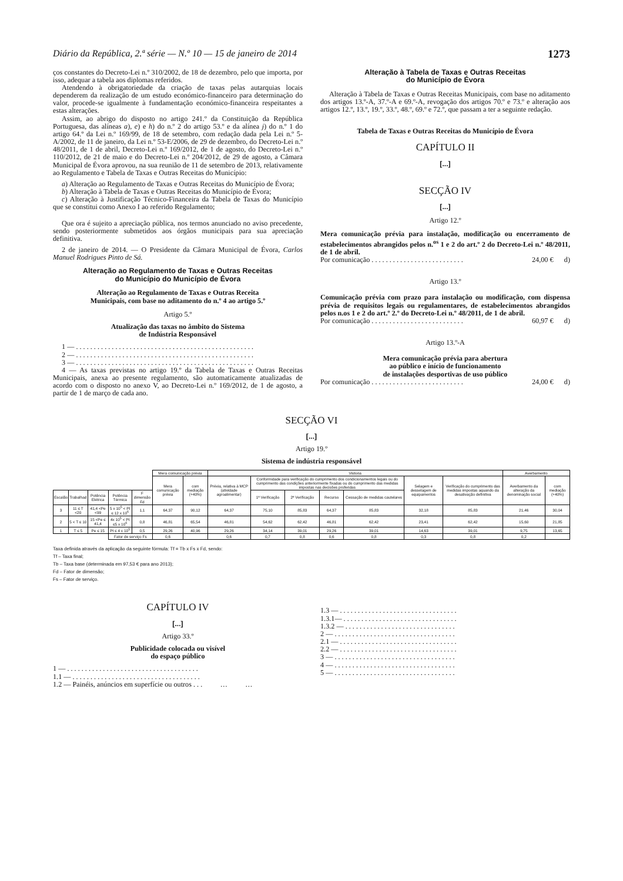Diário da República, 2.ª série — N.º 10 — 15 de janeiro de 2014 1273
ços constantes do Decreto-Lei n.º 310/2002, de 18 de dezembro, pelo que importa, por isso, adequar a tabela aos diplomas referidos.
Atendendo à obrigatoriedade da criação de taxas pelas autarquias locais dependerem da realização de um estudo económico-financeiro para determinação do valor, procede-se igualmente à fundamentação económico-financeira respeitantes a estas alterações.
Assim, ao abrigo do disposto no artigo 241.º da Constituição da República Portuguesa, das alíneas a), e) e h) do n.º 2 do artigo 53.º e da alínea j) do n.º 1 do artigo 64.º da Lei n.º 169/99, de 18 de setembro, com redação dada pela Lei n.º 5-A/2002, de 11 de janeiro, da Lei n.º 53-E/2006, de 29 de dezembro, do Decreto-Lei n.º 48/2011, de 1 de abril, Decreto-Lei n.º 169/2012, de 1 de agosto, do Decreto-Lei n.º 110/2012, de 21 de maio e do Decreto-Lei n.º 204/2012, de 29 de agosto, a Câmara Municipal de Évora aprovou, na sua reunião de 11 de setembro de 2013, relativamente ao Regulamento e Tabela de Taxas e Outras Receitas do Município:
a) Alteração ao Regulamento de Taxas e Outras Receitas do Município de Évora;
b) Alteração à Tabela de Taxas e Outras Receitas do Município de Évora;
c) Alteração à Justificação Técnico-Financeira da Tabela de Taxas do Município que se constitui como Anexo I ao referido Regulamento;
Que ora é sujeito a apreciação pública, nos termos anunciado no aviso precedente, sendo posteriormente submetidos aos órgãos municipais para sua apreciação definitiva.
2 de janeiro de 2014. — O Presidente da Câmara Municipal de Évora, Carlos Manuel Rodrigues Pinto de Sá.
Alteração ao Regulamento de Taxas e Outras Receitas
do Município do Município de Évora
Alteração ao Regulamento de Taxas e Outras Receita
Municipais, com base no aditamento do n.º 4 ao artigo 5.º
Artigo 5.º
Atualização das taxas no âmbito do Sistema
de Indústria Responsável
1 — . . . . . . . . . . . . . . . . . . . . . . . . . . . . . . . . . . . . . . . . . . . . . . . . . .
2 — . . . . . . . . . . . . . . . . . . . . . . . . . . . . . . . . . . . . . . . . . . . . . . . . . .
3 — . . . . . . . . . . . . . . . . . . . . . . . . . . . . . . . . . . . . . . . . . . . . . . . . . .
4 — As taxas previstas no artigo 19.º da Tabela de Taxas e Outras Receitas Municipais, anexa ao presente regulamento, são automaticamente atualizadas de acordo com o disposto no anexo V, ao Decreto-Lei n.º 169/2012, de 1 de agosto, a partir de 1 de março de cada ano.
Alteração à Tabela de Taxas e Outras Receitas
do Município de Évora
Alteração à Tabela de Taxas e Outras Receitas Municipais, com base no aditamento dos artigos 13.º-A, 37.º-A e 69.º-A, revogação dos artigos 70.º e 73.º e alteração aos artigos 12.º, 13.º, 19.º, 33.º, 48.º, 69.º e 72.º, que passam a ter a seguinte redação.
Tabela de Taxas e Outras Receitas do Município de Évora
CAPÍTULO II
[...]
SECÇÃO IV
[...]
Artigo 12.º
Mera comunicação prévia para instalação, modificação ou encerramento de estabelecimentos abrangidos pelos n.<sup>os</sup> 1 e 2 do art.º 2 do Decreto-Lei n.º 48/2011, de 1 de abril.
Por comunicação . . . . . . . . . . . . . . . . . . . . . . . . . . 24,00 € d)
Artigo 13.º
Comunicação prévia com prazo para instalação ou modificação, com dispensa prévia de requisitos legais ou regulamentares, de estabelecimentos abrangidos pelos n.os 1 e 2 do art.º 2.º do Decreto-Lei n.º 48/2011, de 1 de abril.
Por comunicação . . . . . . . . . . . . . . . . . . . . . . . . . . 60,97 € d)
Artigo 13.º-A
Mera comunicação prévia para abertura
ao público e início de funcionamento
de instalações desportivas de uso público
Por comunicação . . . . . . . . . . . . . . . . . . . . . . . . . . 24,00 € d)
SECÇÃO VI
[...]
Artigo 19.º
Sistema de indústria responsável
| | | | | | Mera comunicação prévia | | Vistoria | | | | | | | Averbamento | |
| --- | --- | --- | --- | --- | --- | --- | --- | --- | --- | --- | --- | --- | --- | --- | --- |
| | | | | | Mera comunicação prévia | com mediação (+40%) | Prévia, relativa à MCP (atividade agroalimentar) | Conformidade para verificação do cumprimento dos condicionamentos legais ou do cumprimento das condições anteriormente fixadas ou do cumprimento das medidas impostas nas decisões proferidas | | | | Selagem e desselagem de equipamentos | Verificação do cumprimento das medidas impostas aquando da desativação definitiva | Averbamento da alteração da denominação social | com mediação (+40%) |
| Escalão | Trabalhad | Potência Elétrica | Potência Térmica | F dimensão Fd | | | | 1ª Verificação | 2ª Verificação | Recurso | Cessação de medidas cautelares | | | | |
| 3 | 11 ≤ T <20 | 41,4 <Pe <99 | 5 x 10<sup>5</sup> < Pt ≤ 12 x 10<sup>6</sup> | 1,1 | 64,37 | 90,12 | 64,37 | 75,10 | 85,83 | 64,37 | 85,83 | 32,18 | 85,83 | 21,46 | 30,04 |
| 2 | 5 < T ≤ 10 | 15 <Pe ≤ 41,4 | 4x 10<sup>5</sup> < Pt ≤5 x 10<sup>6</sup> | 0,8 | 46,81 | 65,54 | 46,81 | 54,62 | 62,42 | 46,81 | 62,42 | 23,41 | 62,42 | 15,60 | 21,85 |
| 1 | T ≤ 5 | Pe ≤ 15 | Pt ≤ 4 x 10<sup>5</sup> | 0,5 | 29,26 | 40,96 | 29,26 | 34,14 | 39,01 | 29,26 | 39,01 | 14,63 | 39,01 | 9,75 | 13,65 |
| | | | Fator de serviço Fs | | 0,6 | | 0,6 | 0,7 | 0,8 | 0,6 | 0,8 | 0,3 | 0,8 | 0,2 | |
Taxa definida através da aplicação da seguinte fórmula: Tf = Tb x Fs x Fd, sendo:
Tf – Taxa final;
Tb – Taxa base (determinada em 97,53 € para ano 2013);
Fd – Fator de dimensão;
Fs – Fator de serviço.
CAPÍTULO IV
[...]
Artigo 33.º
Publicidade colocada ou visível
do espaço público
1 — . . . . . . . . . . . . . . . . . . . . . . . . . . . . . . . . . . . . .
1.1 — . . . . . . . . . . . . . . . . . . . . . . . . . . . . . . . . . . . .
1.2 — Painéis, anúncios em superfície ou outros . . . … …
1.3 — . . . . . . . . . . . . . . . . . . . . . . . . . . . . . . . . .
1.3.1— . . . . . . . . . . . . . . . . . . . . . . . . . . . . . . . .
1.3.2 — . . . . . . . . . . . . . . . . . . . . . . . . . . . . . . .
2 — . . . . . . . . . . . . . . . . . . . . . . . . . . . . . . . . . .
2.1 — . . . . . . . . . . . . . . . . . . . . . . . . . . . . . . . . .
2.2 — . . . . . . . . . . . . . . . . . . . . . . . . . . . . . . . . .
3 — . . . . . . . . . . . . . . . . . . . . . . . . . . . . . . . . . .
4 — . . . . . . . . . . . . . . . . . . . . . . . . . . . . . . . . . .
5 — . . . . . . . . . . . . . . . . . . . . . . . . . . . . . . . . . .